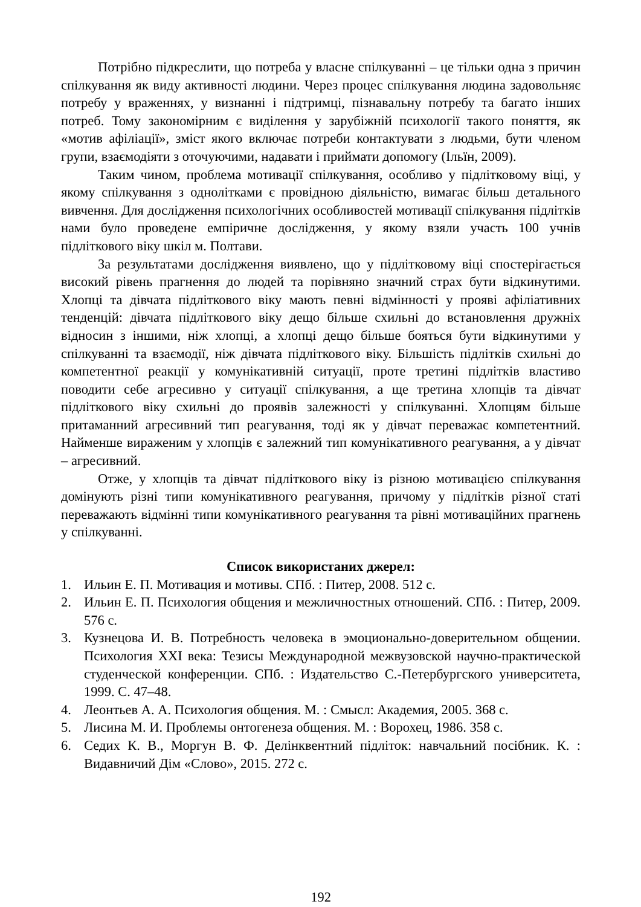Потрібно підкреслити, що потреба у власне спілкуванні – це тільки одна з причин спілкування як виду активності людини. Через процес спілкування людина задовольняє потребу у враженнях, у визнанні і підтримці, пізнавальну потребу та багато інших потреб. Тому закономірним є виділення у зарубіжній психології такого поняття, як «мотив афіліації», зміст якого включає потреби контактувати з людьми, бути членом групи, взаємодіяти з оточуючими, надавати і приймати допомогу (Ільїн, 2009).
Таким чином, проблема мотивації спілкування, особливо у підлітковому віці, у якому спілкування з однолітками є провідною діяльністю, вимагає більш детального вивчення. Для дослідження психологічних особливостей мотивації спілкування підлітків нами було проведене емпіричне дослідження, у якому взяли участь 100 учнів підліткового віку шкіл м. Полтави.
За результатами дослідження виявлено, що у підлітковому віці спостерігається високий рівень прагнення до людей та порівняно значний страх бути відкинутими. Хлопці та дівчата підліткового віку мають певні відмінності у прояві афіліативних тенденцій: дівчата підліткового віку дещо більше схильні до встановлення дружніх відносин з іншими, ніж хлопці, а хлопці дещо більше бояться бути відкинутими у спілкуванні та взаємодії, ніж дівчата підліткового віку. Більшість підлітків схильні до компетентної реакції у комунікативній ситуації, проте третині підлітків властиво поводити себе агресивно у ситуації спілкування, а ще третина хлопців та дівчат підліткового віку схильні до проявів залежності у спілкуванні. Хлопцям більше притаманний агресивний тип реагування, тоді як у дівчат переважає компетентний. Найменше вираженим у хлопців є залежний тип комунікативного реагування, а у дівчат – агресивний.
Отже, у хлопців та дівчат підліткового віку із різною мотивацією спілкування домінують різні типи комунікативного реагування, причому у підлітків різної статі переважають відмінні типи комунікативного реагування та рівні мотиваційних прагнень у спілкуванні.
Список використаних джерел:
1. Ильин Е. П. Мотивация и мотивы. СПб. : Питер, 2008. 512 с.
2. Ильин Е. П. Психология общения и межличностных отношений. СПб. : Питер, 2009. 576 с.
3. Кузнецова И. В. Потребность человека в эмоционально-доверительном общении. Психология XXI века: Тезисы Международной межвузовской научно-практической студенческой конференции. СПб. : Издательство С.-Петербургского университета, 1999. С. 47–48.
4. Леонтьев А. А. Психология общения. М. : Смысл: Академия, 2005. 368 с.
5. Лисина М. И. Проблемы онтогенеза общения. М. : Ворохец, 1986. 358 с.
6. Седих К. В., Моргун В. Ф. Делінквентний підліток: навчальний посібник. К. : Видавничий Дім «Слово», 2015. 272 с.
192